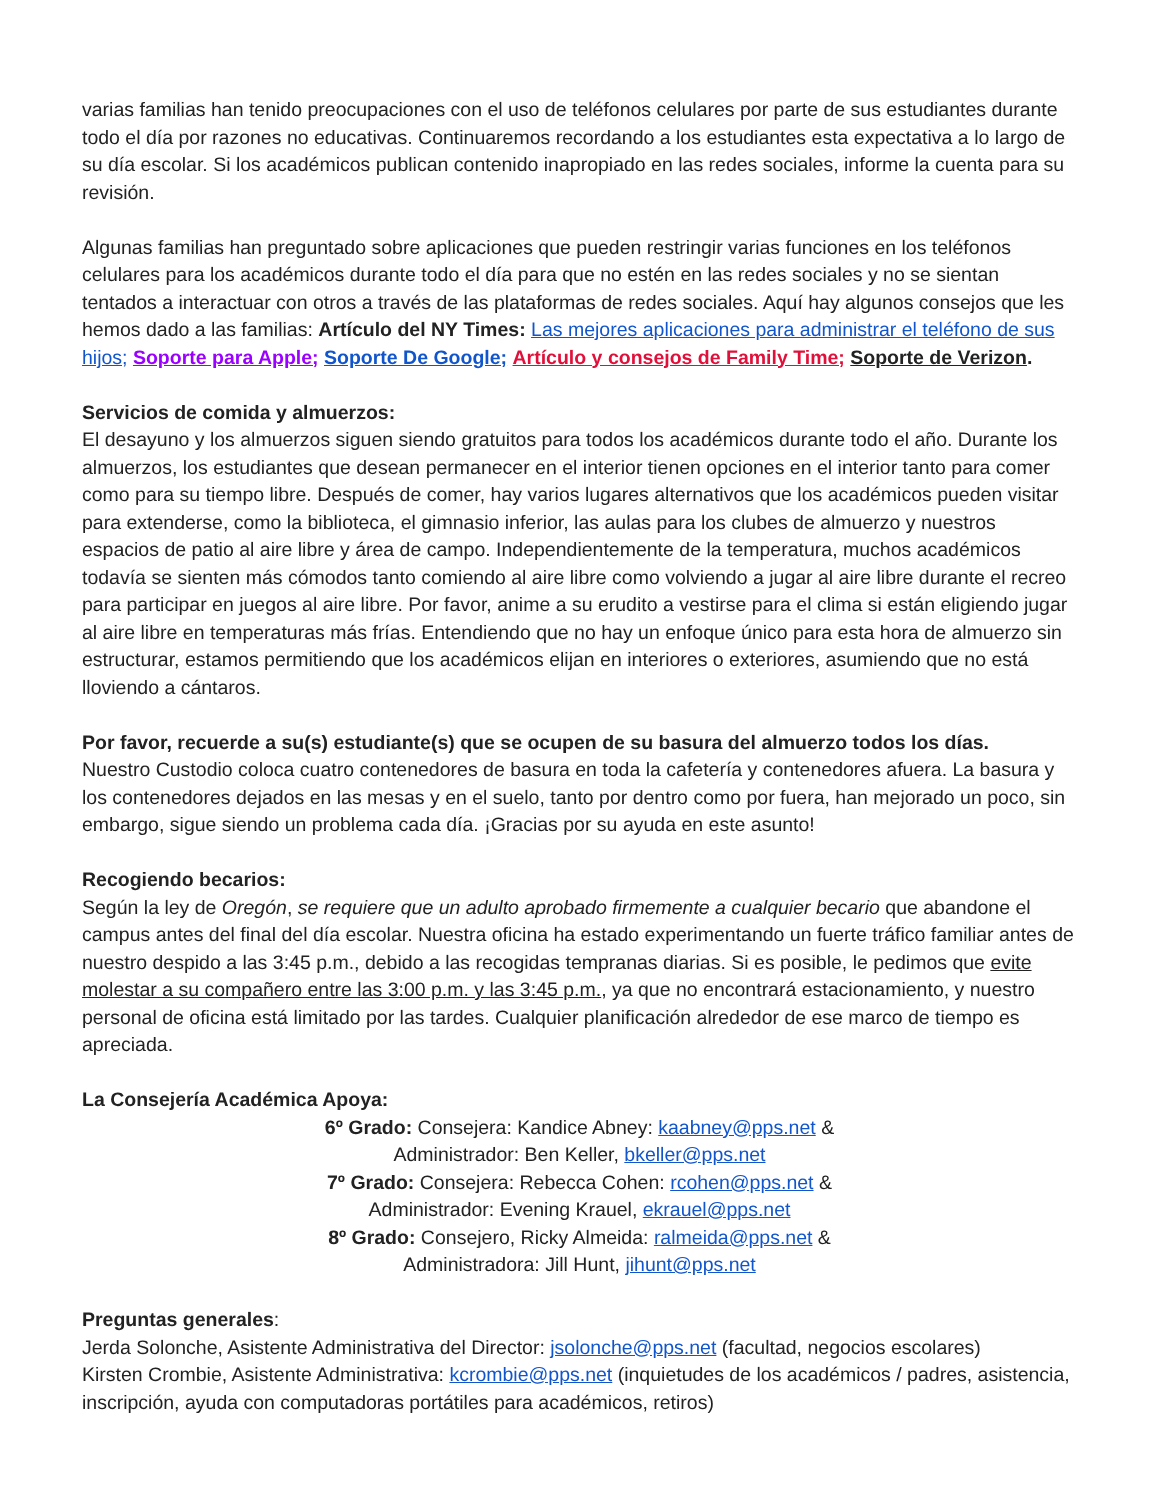varias familias han tenido preocupaciones con el uso de teléfonos celulares por parte de sus estudiantes durante todo el día por razones no educativas. Continuaremos recordando a los estudiantes esta expectativa a lo largo de su día escolar. Si los académicos publican contenido inapropiado en las redes sociales, informe la cuenta para su revisión.
Algunas familias han preguntado sobre aplicaciones que pueden restringir varias funciones en los teléfonos celulares para los académicos durante todo el día para que no estén en las redes sociales y no se sientan tentados a interactuar con otros a través de las plataformas de redes sociales. Aquí hay algunos consejos que les hemos dado a las familias: Artículo del NY Times: Las mejores aplicaciones para administrar el teléfono de sus hijos; Soporte para Apple; Soporte De Google; Artículo y consejos de Family Time; Soporte de Verizon.
Servicios de comida y almuerzos:
El desayuno y los almuerzos siguen siendo gratuitos para todos los académicos durante todo el año. Durante los almuerzos, los estudiantes que desean permanecer en el interior tienen opciones en el interior tanto para comer como para su tiempo libre. Después de comer, hay varios lugares alternativos que los académicos pueden visitar para extenderse, como la biblioteca, el gimnasio inferior, las aulas para los clubes de almuerzo y nuestros espacios de patio al aire libre y área de campo. Independientemente de la temperatura, muchos académicos todavía se sienten más cómodos tanto comiendo al aire libre como volviendo a jugar al aire libre durante el recreo para participar en juegos al aire libre. Por favor, anime a su erudito a vestirse para el clima si están eligiendo jugar al aire libre en temperaturas más frías. Entendiendo que no hay un enfoque único para esta hora de almuerzo sin estructurar, estamos permitiendo que los académicos elijan en interiores o exteriores, asumiendo que no está lloviendo a cántaros.
Por favor, recuerde a su(s) estudiante(s) que se ocupen de su basura del almuerzo todos los días.
Nuestro Custodio coloca cuatro contenedores de basura en toda la cafetería y contenedores afuera. La basura y los contenedores dejados en las mesas y en el suelo, tanto por dentro como por fuera, han mejorado un poco, sin embargo, sigue siendo un problema cada día. ¡Gracias por su ayuda en este asunto!
Recogiendo becarios:
Según la ley de Oregón, se requiere que un adulto aprobado firmemente a cualquier becario que abandone el campus antes del final del día escolar. Nuestra oficina ha estado experimentando un fuerte tráfico familiar antes de nuestro despido a las 3:45 p.m., debido a las recogidas tempranas diarias. Si es posible, le pedimos que evite molestar a su compañero entre las 3:00 p.m. y las 3:45 p.m., ya que no encontrará estacionamiento, y nuestro personal de oficina está limitado por las tardes. Cualquier planificación alrededor de ese marco de tiempo es apreciada.
La Consejería Académica Apoya:
6º Grado: Consejera: Kandice Abney: kaabney@pps.net &
Administrador: Ben Keller, bkeller@pps.net
7º Grado: Consejera: Rebecca Cohen: rcohen@pps.net &
Administrador: Evening Krauel, ekrauel@pps.net
8º Grado: Consejero, Ricky Almeida: ralmeida@pps.net &
Administradora: Jill Hunt, jihunt@pps.net
Preguntas generales:
Jerda Solonche, Asistente Administrativa del Director: jsolonche@pps.net (facultad, negocios escolares)
Kirsten Crombie, Asistente Administrativa: kcrombie@pps.net (inquietudes de los académicos / padres, asistencia, inscripción, ayuda con computadoras portátiles para académicos, retiros)